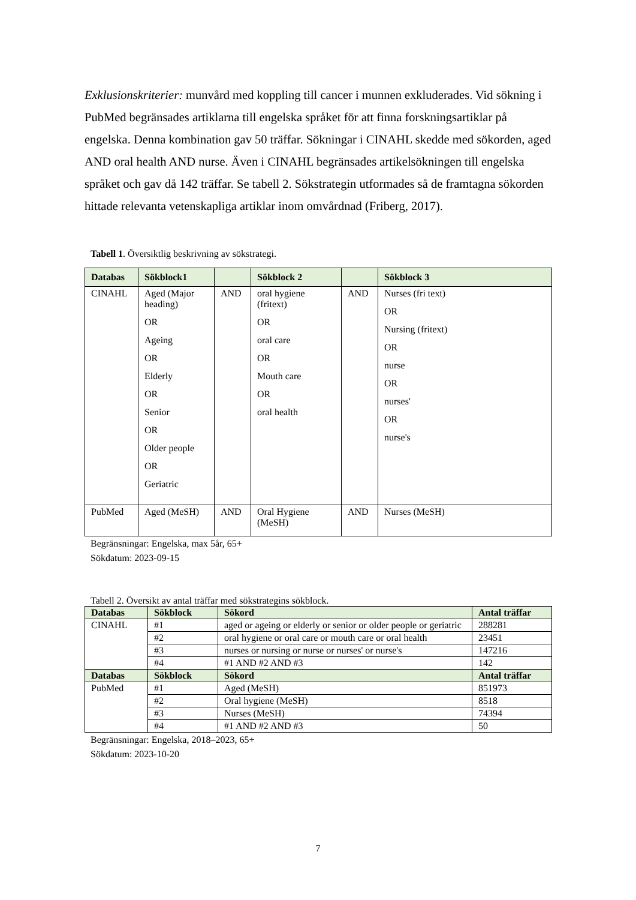Exklusionskriterier: munvård med koppling till cancer i munnen exkluderades. Vid sökning i PubMed begränsades artiklarna till engelska språket för att finna forskningsartiklar på engelska. Denna kombination gav 50 träffar. Sökningar i CINAHL skedde med sökorden, aged AND oral health AND nurse. Även i CINAHL begränsades artikelsökningen till engelska språket och gav då 142 träffar. Se tabell 2. Sökstrategin utformades så de framtagna sökorden hittade relevanta vetenskapliga artiklar inom omvårdnad (Friberg, 2017).
Tabell 1. Översiktlig beskrivning av sökstrategi.
| Databas | Sökblock1 | | Sökblock 2 | | Sökblock 3 |
| --- | --- | --- | --- | --- | --- |
| CINAHL | Aged (Major heading) OR Ageing OR Elderly OR Senior OR Older people OR Geriatric | AND | oral hygiene (fritext) OR oral care OR Mouth care OR oral health | AND | Nurses (fri text) OR Nursing (fritext) OR nurse OR nurses' OR nurse's |
| PubMed | Aged (MeSH) | AND | Oral Hygiene (MeSH) | AND | Nurses (MeSH) |
Begränsningar: Engelska, max 5år, 65+
Sökdatum: 2023-09-15
Tabell 2. Översikt av antal träffar med sökstrategins sökblock.
| Databas | Sökblock | Sökord | Antal träffar |
| --- | --- | --- | --- |
| CINAHL | #1 | aged or ageing or elderly or senior or older people or geriatric | 288281 |
| | #2 | oral hygiene or oral care or mouth care or oral health | 23451 |
| | #3 | nurses or nursing or nurse or nurses' or nurse's | 147216 |
| | #4 | #1 AND #2 AND #3 | 142 |
| Databas | Sökblock | Sökord | Antal träffar |
| PubMed | #1 | Aged (MeSH) | 851973 |
| | #2 | Oral hygiene (MeSH) | 8518 |
| | #3 | Nurses (MeSH) | 74394 |
| | #4 | #1 AND #2 AND #3 | 50 |
Begränsningar: Engelska, 2018–2023, 65+
Sökdatum: 2023-10-20
7